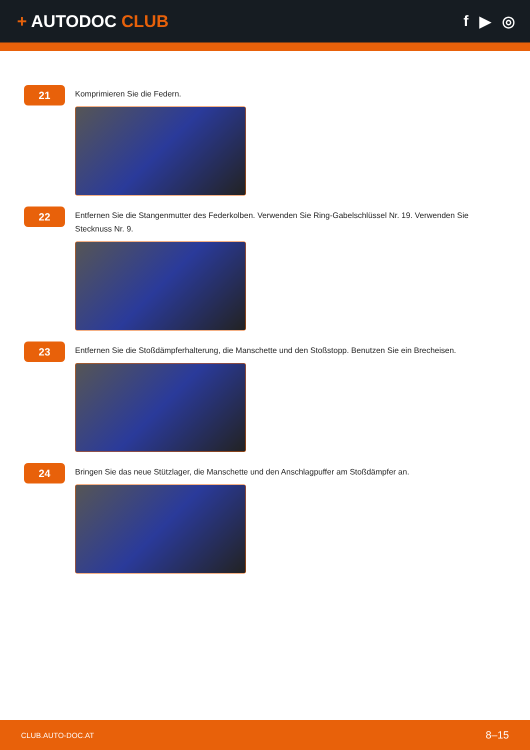+ AUTODOC CLUB f ▶ ◎
21
Komprimieren Sie die Federn.
22
Entfernen Sie die Stangenmutter des Federkolben. Verwenden Sie Ring-Gabelschlüssel Nr. 19. Verwenden Sie Stecknuss Nr. 9.
23
Entfernen Sie die Stoßdämpferhalterung, die Manschette und den Stoßstopp. Benutzen Sie ein Brecheisen.
24
Bringen Sie das neue Stützlager, die Manschette und den Anschlagpuffer am Stoßdämpfer an.
CLUB.AUTO-DOC.AT 8–15